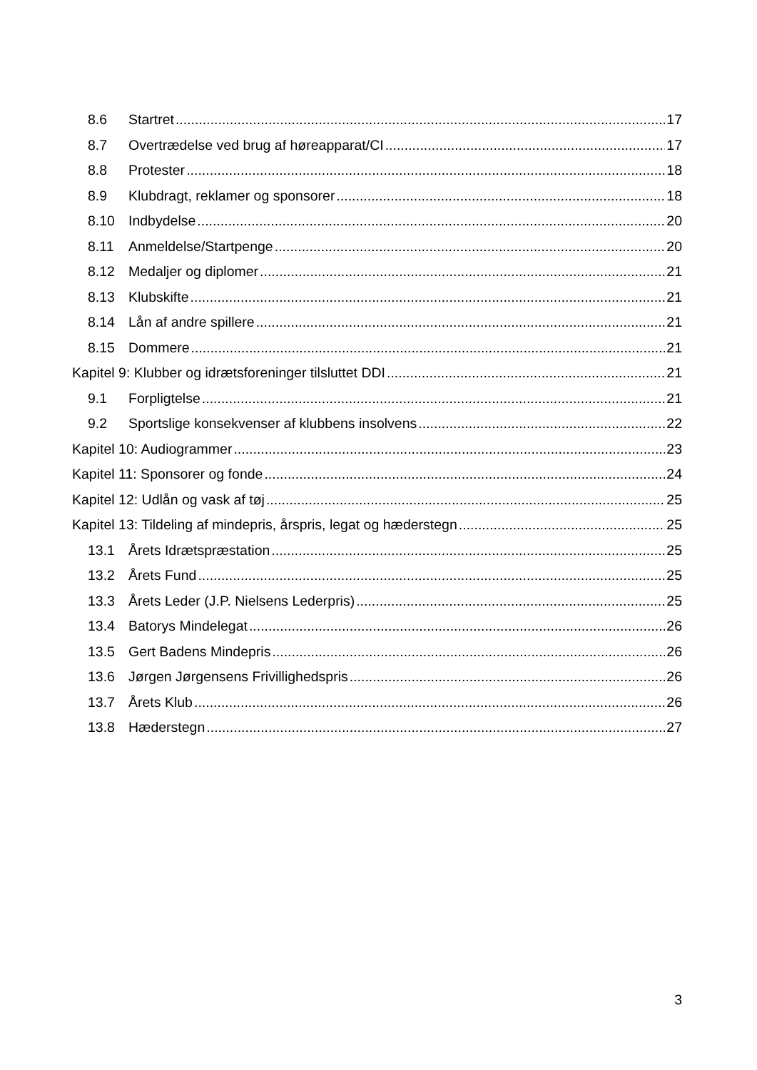8.6 Startret 17
8.7 Overtrædelse ved brug af høreapparat/CI 17
8.8 Protester 18
8.9 Klubdragt, reklamer og sponsorer 18
8.10 Indbydelse 20
8.11 Anmeldelse/Startpenge 20
8.12 Medaljer og diplomer 21
8.13 Klubskifte 21
8.14 Lån af andre spillere 21
8.15 Dommere 21
Kapitel 9: Klubber og idrætsforeninger tilsluttet DDI 21
9.1 Forpligtelse 21
9.2 Sportslige konsekvenser af klubbens insolvens 22
Kapitel 10: Audiogrammer 23
Kapitel 11: Sponsorer og fonde 24
Kapitel 12: Udlån og vask af tøj 25
Kapitel 13: Tildeling af mindepris, årspris, legat og hæderstegn 25
13.1 Årets Idrætspræstation 25
13.2 Årets Fund 25
13.3 Årets Leder (J.P. Nielsens Lederpris) 25
13.4 Batorys Mindelegat 26
13.5 Gert Badens Mindepris 26
13.6 Jørgen Jørgensens Frivillighedspris 26
13.7 Årets Klub 26
13.8 Hæderstegn 27
3